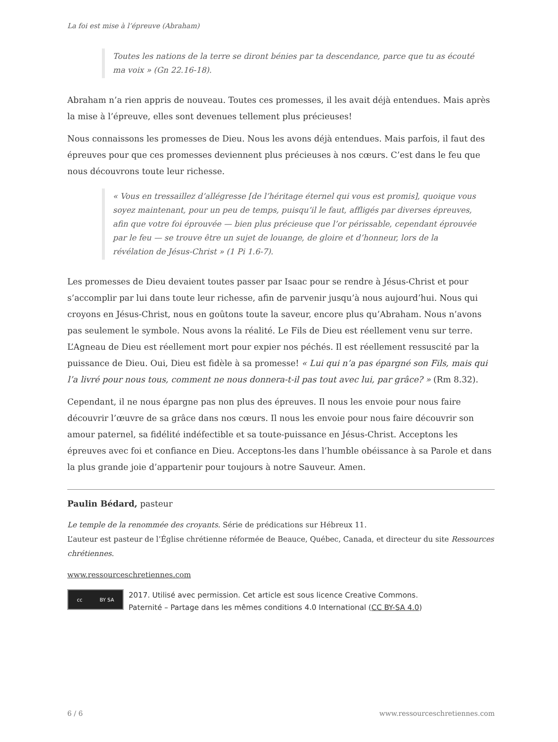La foi est mise à l’épreuve (Abraham)
Toutes les nations de la terre se diront bénies par ta descendance, parce que tu as écouté ma voix » (Gn 22.16-18).
Abraham n’a rien appris de nouveau. Toutes ces promesses, il les avait déjà entendues. Mais après la mise à l’épreuve, elles sont devenues tellement plus précieuses!
Nous connaissons les promesses de Dieu. Nous les avons déjà entendues. Mais parfois, il faut des épreuves pour que ces promesses deviennent plus précieuses à nos cœurs. C’est dans le feu que nous découvrons toute leur richesse.
« Vous en tressaillez d’allégresse [de l’héritage éternel qui vous est promis], quoique vous soyez maintenant, pour un peu de temps, puisqu’il le faut, affligés par diverses épreuves, afin que votre foi éprouvée — bien plus précieuse que l’or périssable, cependant éprouvée par le feu — se trouve être un sujet de louange, de gloire et d’honneur, lors de la révélation de Jésus-Christ » (1 Pi 1.6-7).
Les promesses de Dieu devaient toutes passer par Isaac pour se rendre à Jésus-Christ et pour s’accomplir par lui dans toute leur richesse, afin de parvenir jusqu’à nous aujourd’hui. Nous qui croyons en Jésus-Christ, nous en goûtons toute la saveur, encore plus qu’Abraham. Nous n’avons pas seulement le symbole. Nous avons la réalité. Le Fils de Dieu est réellement venu sur terre. L’Agneau de Dieu est réellement mort pour expier nos péchés. Il est réellement ressuscité par la puissance de Dieu. Oui, Dieu est fidèle à sa promesse! « Lui qui n’a pas épargné son Fils, mais qui l’a livré pour nous tous, comment ne nous donnera-t-il pas tout avec lui, par grâce? » (Rm 8.32).
Cependant, il ne nous épargne pas non plus des épreuves. Il nous les envoie pour nous faire découvrir l’œuvre de sa grâce dans nos cœurs. Il nous les envoie pour nous faire découvrir son amour paternel, sa fidélité indéfectible et sa toute-puissance en Jésus-Christ. Acceptons les épreuves avec foi et confiance en Dieu. Acceptons-les dans l’humble obéissance à sa Parole et dans la plus grande joie d’appartenir pour toujours à notre Sauveur. Amen.
Paulin Bédard, pasteur
Le temple de la renommée des croyants. Série de prédications sur Hébreux 11.
L’auteur est pasteur de l’Église chrétienne réformée de Beauce, Québec, Canada, et directeur du site Ressources chrétiennes.
www.ressourceschretiennes.com
cc BY SA
2017. Utilisé avec permission. Cet article est sous licence Creative Commons.
Paternité – Partage dans les mêmes conditions 4.0 International (CC BY-SA 4.0)
6 / 6 www.ressourceschretiennes.com